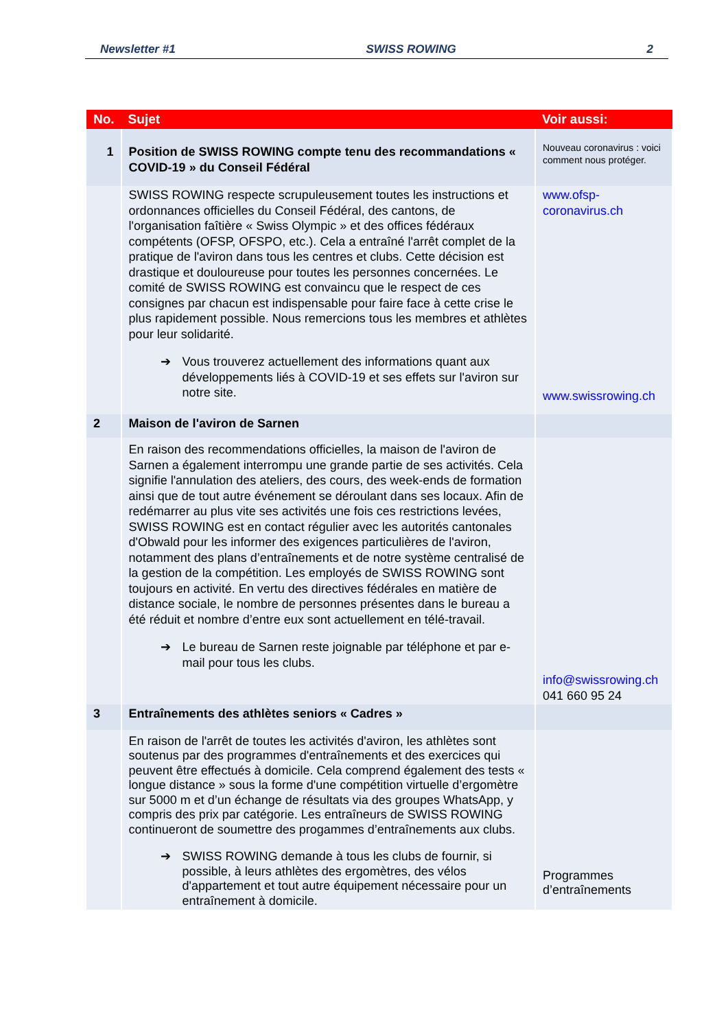Newsletter #1 SWISS ROWING 2
| No. | Sujet | Voir aussi: |
| --- | --- | --- |
| 1 | Position de SWISS ROWING compte tenu des recommandations « COVID-19 » du Conseil Fédéral | Nouveau coronavirus : voici comment nous protéger. |
| | SWISS ROWING respecte scrupuleusement toutes les instructions et ordonnances officielles du Conseil Fédéral, des cantons, de l'organisation faîtière « Swiss Olympic » et des offices fédéraux compétents (OFSP, OFSPO, etc.). Cela a entraîné l'arrêt complet de la pratique de l'aviron dans tous les centres et clubs. Cette décision est drastique et douloureuse pour toutes les personnes concernées. Le comité de SWISS ROWING est convaincu que le respect de ces consignes par chacun est indispensable pour faire face à cette crise le plus rapidement possible. Nous remercions tous les membres et athlètes pour leur solidarité. ➔ Vous trouverez actuellement des informations quant aux développements liés à COVID-19 et ses effets sur l'aviron sur notre site. | www.ofsp-coronavirus.ch www.swissrowing.ch |
| 2 | Maison de l'aviron de Sarnen | |
| | En raison des recommendations officielles, la maison de l'aviron de Sarnen a également interrompu une grande partie de ses activités. Cela signifie l'annulation des ateliers, des cours, des week-ends de formation ainsi que de tout autre événement se déroulant dans ses locaux. Afin de redémarrer au plus vite ses activités une fois ces restrictions levées, SWISS ROWING est en contact régulier avec les autorités cantonales d'Obwald pour les informer des exigences particulières de l'aviron, notamment des plans d’entraînements et de notre système centralisé de la gestion de la compétition. Les employés de SWISS ROWING sont toujours en activité. En vertu des directives fédérales en matière de distance sociale, le nombre de personnes présentes dans le bureau a été réduit et nombre d’entre eux sont actuellement en télé-travail. ➔ Le bureau de Sarnen reste joignable par téléphone et par e-mail pour tous les clubs. | info@swissrowing.ch 041 660 95 24 |
| 3 | Entraînements des athlètes seniors « Cadres » | |
| | En raison de l'arrêt de toutes les activités d'aviron, les athlètes sont soutenus par des programmes d'entraînements et des exercices qui peuvent être effectués à domicile. Cela comprend également des tests « longue distance » sous la forme d'une compétition virtuelle d’ergomètre sur 5000 m et d’un échange de résultats via des groupes WhatsApp, y compris des prix par catégorie. Les entraîneurs de SWISS ROWING continueront de soumettre des progammes d’entraînements aux clubs. ➔ SWISS ROWING demande à tous les clubs de fournir, si possible, à leurs athlètes des ergomètres, des vélos d'appartement et tout autre équipement nécessaire pour un entraînement à domicile. | Programmes d’entraînements |